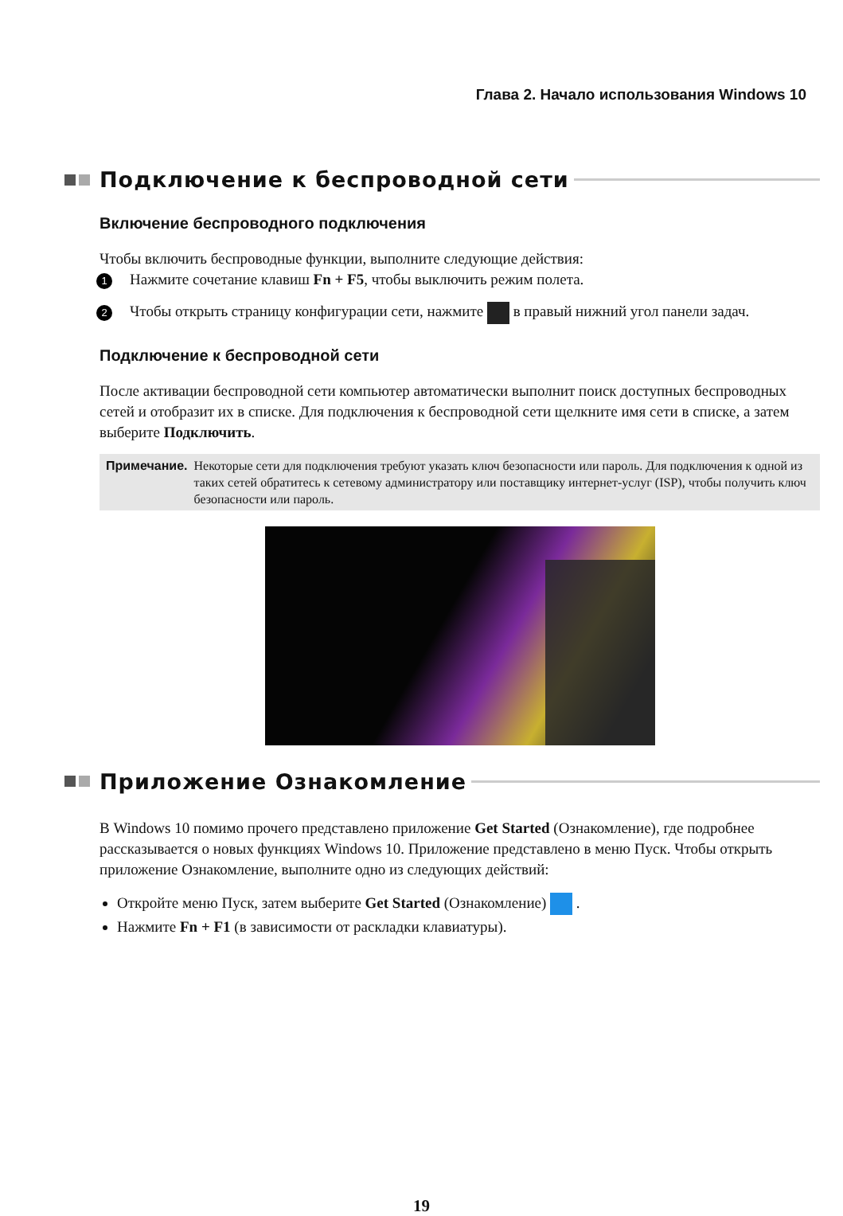Глава 2. Начало использования Windows 10
Подключение к беспроводной сети
Включение беспроводного подключения
Чтобы включить беспроводные функции, выполните следующие действия:
1 Нажмите сочетание клавиш Fn + F5, чтобы выключить режим полета.
2 Чтобы открыть страницу конфигурации сети, нажмите в правый нижний угол панели задач.
Подключение к беспроводной сети
После активации беспроводной сети компьютер автоматически выполнит поиск доступных беспроводных сетей и отобразит их в списке. Для подключения к беспроводной сети щелкните имя сети в списке, а затем выберите Подключить.
Примечание. Некоторые сети для подключения требуют указать ключ безопасности или пароль. Для подключения к одной из таких сетей обратитесь к сетевому администратору или поставщику интернет-услуг (ISP), чтобы получить ключ безопасности или пароль.
Приложение Ознакомление
В Windows 10 помимо прочего представлено приложение Get Started (Ознакомление), где подробнее рассказывается о новых функциях Windows 10. Приложение представлено в меню Пуск. Чтобы открыть приложение Ознакомление, выполните одно из следующих действий:
Откройте меню Пуск, затем выберите Get Started (Ознакомление) .
Нажмите Fn + F1 (в зависимости от раскладки клавиатуры).
19